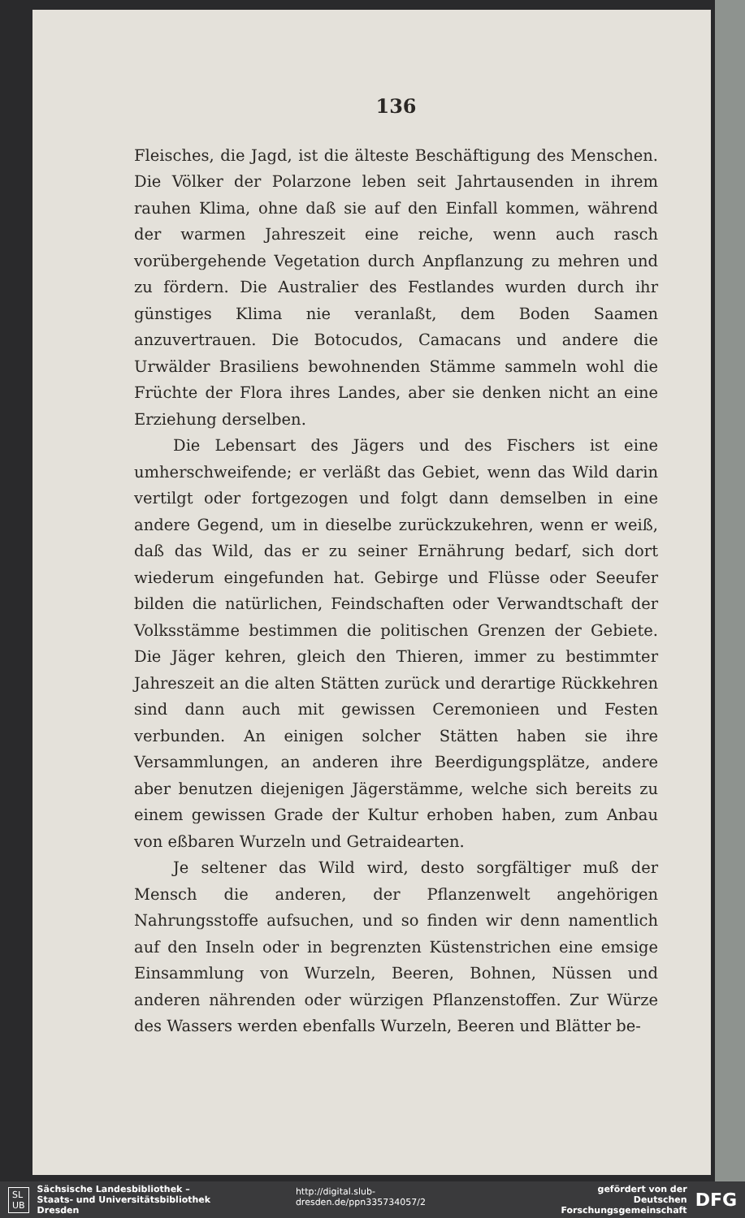136
Fleisches, die Jagd, ist die älteste Beschäftigung des Menschen. Die Völker der Polarzone leben seit Jahrtausenden in ihrem rauhen Klima, ohne daß sie auf den Einfall kommen, während der warmen Jahreszeit eine reiche, wenn auch rasch vorübergehende Vegetation durch Anpflanzung zu mehren und zu fördern. Die Australier des Festlandes wurden durch ihr günstiges Klima nie veranlaßt, dem Boden Saamen anzuvertrauen. Die Botocudos, Camacans und andere die Urwälder Brasiliens bewohnenden Stämme sammeln wohl die Früchte der Flora ihres Landes, aber sie denken nicht an eine Erziehung derselben.
Die Lebensart des Jägers und des Fischers ist eine umherschweifende; er verläßt das Gebiet, wenn das Wild darin vertilgt oder fortgezogen und folgt dann demselben in eine andere Gegend, um in dieselbe zurückzukehren, wenn er weiß, daß das Wild, das er zu seiner Ernährung bedarf, sich dort wiederum eingefunden hat. Gebirge und Flüsse oder Seeufer bilden die natürlichen, Feindschaften oder Verwandtschaft der Volksstämme bestimmen die politischen Grenzen der Gebiete. Die Jäger kehren, gleich den Thieren, immer zu bestimmter Jahreszeit an die alten Stätten zurück und derartige Rückkehren sind dann auch mit gewissen Ceremonieen und Festen verbunden. An einigen solcher Stätten haben sie ihre Versammlungen, an anderen ihre Beerdigungsplätze, andere aber benutzen diejenigen Jägerstämme, welche sich bereits zu einem gewissen Grade der Kultur erhoben haben, zum Anbau von eßbaren Wurzeln und Getraidearten.
Je seltener das Wild wird, desto sorgfältiger muß der Mensch die anderen, der Pflanzenwelt angehörigen Nahrungsstoffe aufsuchen, und so finden wir denn namentlich auf den Inseln oder in begrenzten Küstenstrichen eine emsige Einsammlung von Wurzeln, Beeren, Bohnen, Nüssen und anderen nährenden oder würzigen Pflanzenstoffen. Zur Würze des Wassers werden ebenfalls Wurzeln, Beeren und Blätter be-
SL
UB
Sächsische Landesbibliothek –
Staats- und Universitätsbibliothek Dresden
http://digital.slub-dresden.de/ppn335734057/2
gefördert von der
Deutschen Forschungsgemeinschaft
DFG